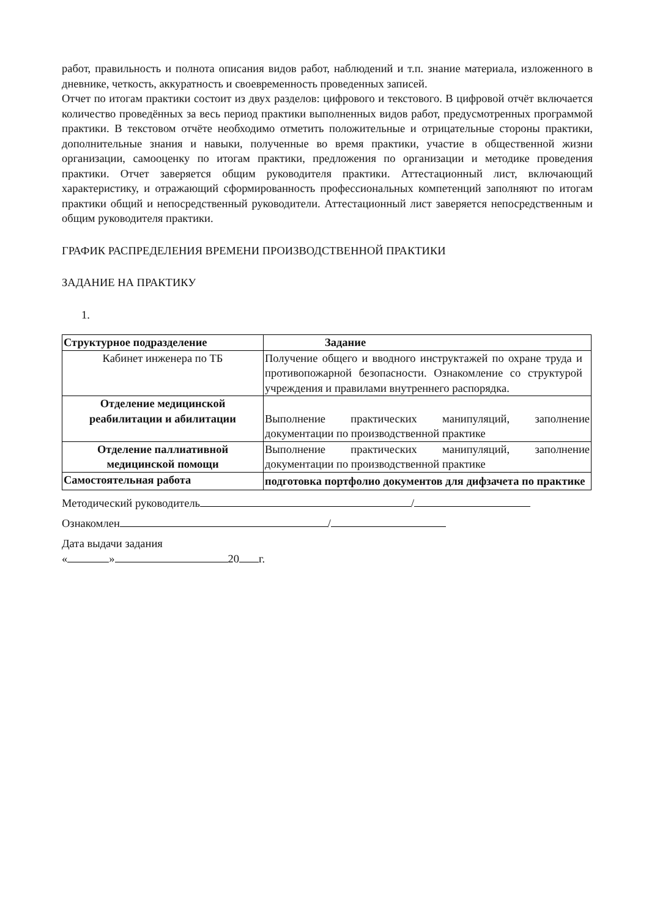работ, правильность и полнота описания видов работ, наблюдений и т.п. знание материала, изложенного в дневнике, четкость, аккуратность и своевременность проведенных записей.
Отчет по итогам практики состоит из двух разделов: цифрового и текстового. В цифровой отчёт включается количество проведённых за весь период практики выполненных видов работ, предусмотренных программой практики. В текстовом отчёте необходимо отметить положительные и отрицательные стороны практики, дополнительные знания и навыки, полученные во время практики, участие в общественной жизни организации, самооценку по итогам практики, предложения по организации и методике проведения практики. Отчет заверяется общим руководителя практики. Аттестационный лист, включающий характеристику, и отражающий сформированность профессиональных компетенций заполняют по итогам практики общий и непосредственный руководители. Аттестационный лист заверяется непосредственным и общим руководителя практики.
ГРАФИК РАСПРЕДЕЛЕНИЯ ВРЕМЕНИ ПРОИЗВОДСТВЕННОЙ ПРАКТИКИ
ЗАДАНИЕ НА ПРАКТИКУ
1.
| Структурное подразделение | Задание |
| Кабинет инженера по ТБ | Получение общего и вводного инструктажей по охране труда и противопожарной безопасности. Ознакомление со структурой учреждения и правилами внутреннего распорядка. |
| Отделение медицинской реабилитации и абилитации | Выполнение практических манипуляций, заполнение документации по производственной практике |
| Отделение паллиативной медицинской помощи | Выполнение практических манипуляций, заполнение документации по производственной практике |
| Самостоятельная работа | подготовка портфолио документов для дифзачета по практике |
Методический руководитель /
Ознакомлен /
Дата выдачи задания
« » 20 г.